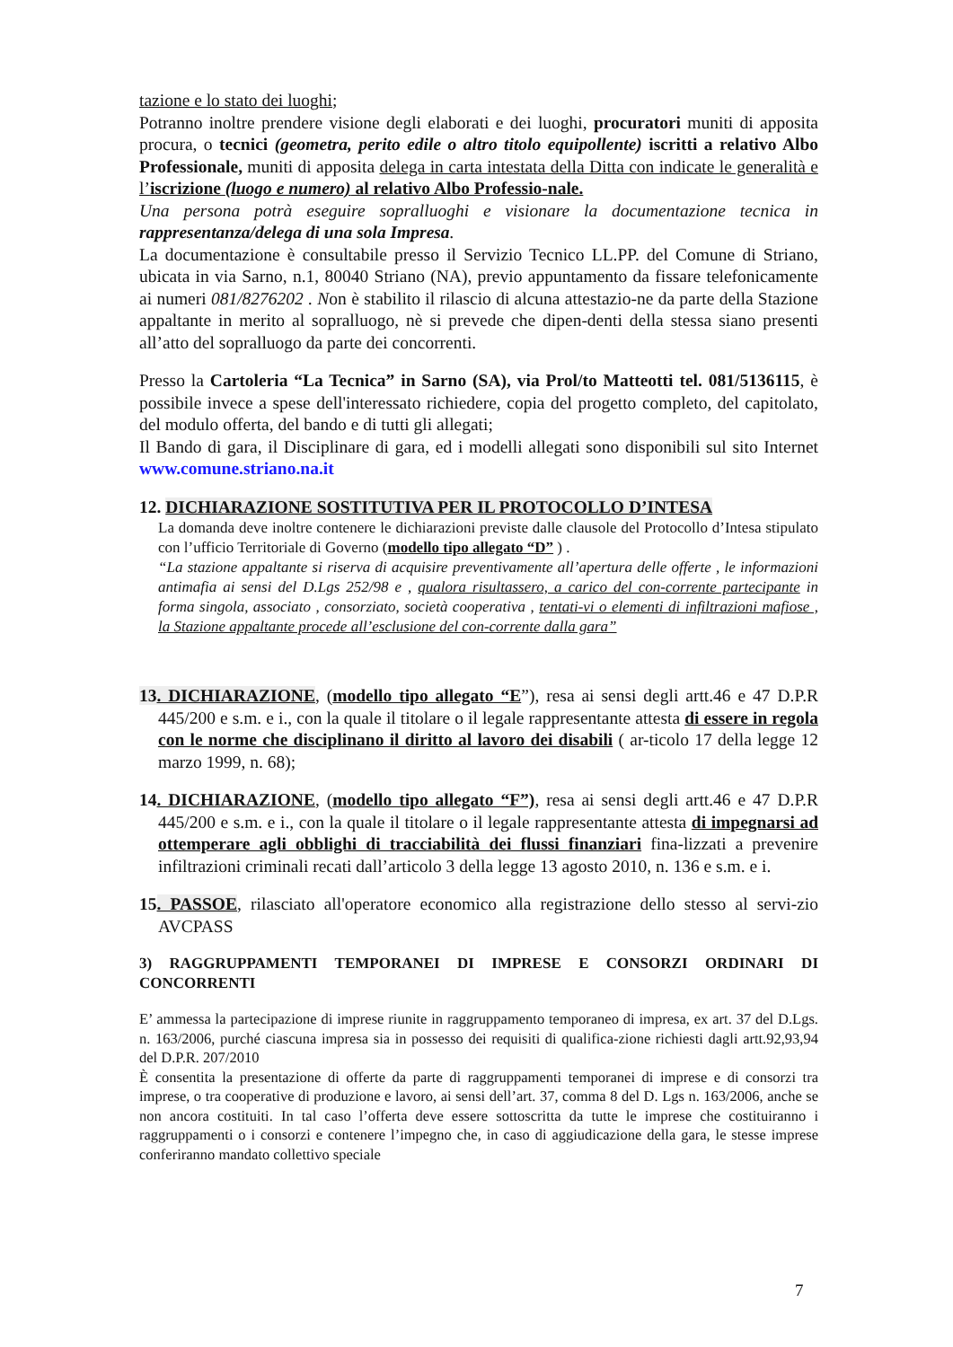tazione e lo stato dei luoghi;
Potranno inoltre prendere visione degli elaborati e dei luoghi, procuratori muniti di apposita procura, o tecnici (geometra, perito edile o altro titolo equipollente) iscritti a relativo Albo Professionale, muniti di apposita delega in carta intestata della Ditta con indicate le generalità e l’iscrizione (luogo e numero) al relativo Albo Professio-nale.
Una persona potrà eseguire sopralluoghi e visionare la documentazione tecnica in rappresentanza/delega di una sola Impresa.
La documentazione è consultabile presso il Servizio Tecnico LL.PP. del Comune di Striano, ubicata in via Sarno, n.1, 80040 Striano (NA), previo appuntamento da fissare telefonicamente ai numeri 081/8276202 . Non è stabilito il rilascio di alcuna attestazio-ne da parte della Stazione appaltante in merito al sopralluogo, nè si prevede che dipen-denti della stessa siano presenti all’atto del sopralluogo da parte dei concorrenti.
Presso la Cartoleria “La Tecnica” in Sarno (SA), via Prol/to Matteotti tel. 081/5136115, è possibile invece a spese dell'interessato richiedere, copia del progetto completo, del capitolato, del modulo offerta, del bando e di tutti gli allegati;
Il Bando di gara, il Disciplinare di gara, ed i modelli allegati sono disponibili sul sito Internet www.comune.striano.na.it
12. DICHIARAZIONE SOSTITUTIVA PER IL PROTOCOLLO D’INTESA
La domanda deve inoltre contenere le dichiarazioni previste dalle clausole del Protocollo d’Intesa stipulato con l’ufficio Territoriale di Governo (modello tipo allegato “D” ) .
“La stazione appaltante si riserva di acquisire preventivamente all’apertura delle offerte , le informazioni antimafia ai sensi del D.Lgs 252/98 e , qualora risultassero, a carico del con-corrente partecipante in forma singola, associato , consorziato, società cooperativa , tentati-vi o elementi di infiltrazioni mafiose , la Stazione appaltante procede all’esclusione del con-corrente dalla gara”
13. DICHIARAZIONE, (modello tipo allegato “E”), resa ai sensi degli artt.46 e 47 D.P.R 445/200 e s.m. e i., con la quale il titolare o il legale rappresentante attesta di essere in regola con le norme che disciplinano il diritto al lavoro dei disabili ( ar-ticolo 17 della legge 12 marzo 1999, n. 68);
14. DICHIARAZIONE, (modello tipo allegato “F”), resa ai sensi degli artt.46 e 47 D.P.R 445/200 e s.m. e i., con la quale il titolare o il legale rappresentante attesta di impegnarsi ad ottemperare agli obblighi di tracciabilità dei flussi finanziari fina-lizzati a prevenire infiltrazioni criminali recati dall’articolo 3 della legge 13 agosto 2010, n. 136 e s.m. e i.
15. PASSOE, rilasciato all'operatore economico alla registrazione dello stesso al servi-zio AVCPASS
3) RAGGRUPPAMENTI TEMPORANEI DI IMPRESE E CONSORZI ORDINARI DI CONCORRENTI
E’ ammessa la partecipazione di imprese riunite in raggruppamento temporaneo di impresa, ex art. 37 del D.Lgs. n. 163/2006, purché ciascuna impresa sia in possesso dei requisiti di qualifica-zione richiesti dagli artt.92,93,94 del D.P.R. 207/2010
È consentita la presentazione di offerte da parte di raggruppamenti temporanei di imprese e di consorzi tra imprese, o tra cooperative di produzione e lavoro, ai sensi dell’art. 37, comma 8 del D. Lgs n. 163/2006, anche se non ancora costituiti. In tal caso l’offerta deve essere sottoscritta da tutte le imprese che costituiranno i raggruppamenti o i consorzi e contenere l’impegno che, in caso di aggiudicazione della gara, le stesse imprese conferiranno mandato collettivo speciale
7